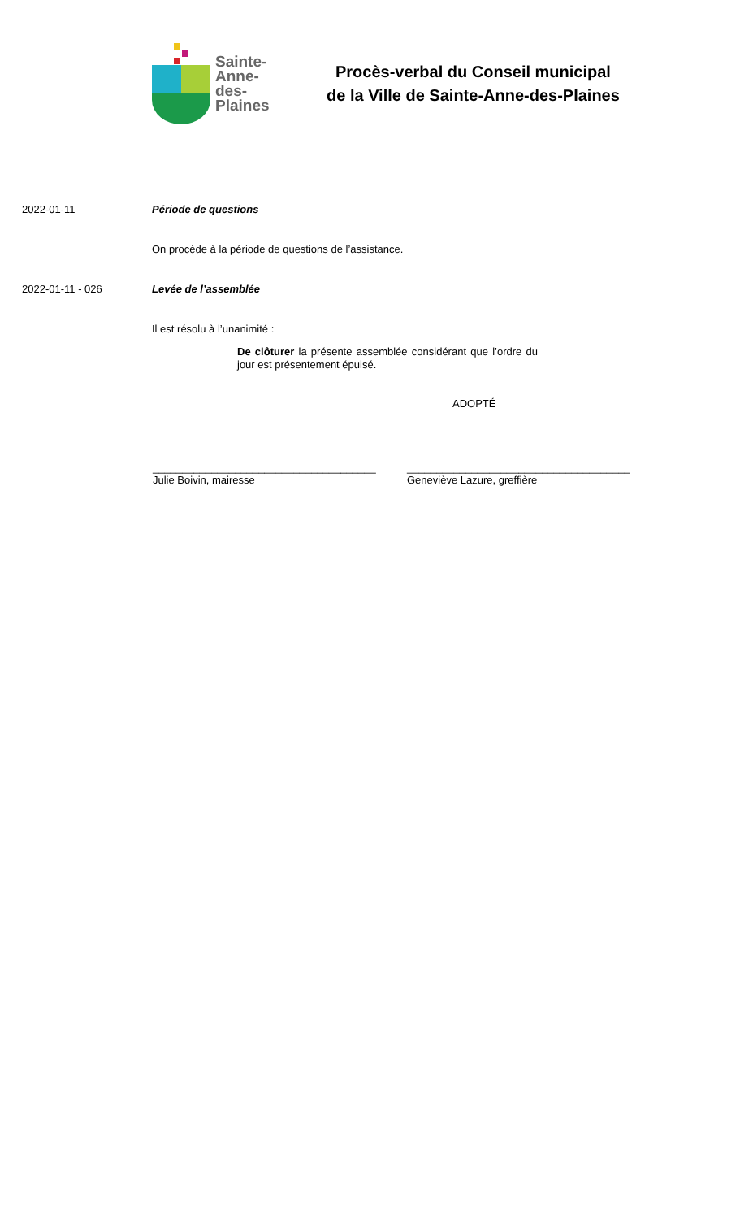Sainte-
Anne-
des-
Plaines
Procès-verbal du Conseil municipal
de la Ville de Sainte-Anne-des-Plaines
2022-01-11 Période de questions
On procède à la période de questions de l’assistance.
2022-01-11 - 026 Levée de l’assemblée
Il est résolu à l’unanimité :
De clôturer la présente assemblée considérant que l’ordre du jour est présentement épuisé.
ADOPTÉ
______________________________________
Julie Boivin, mairesse
______________________________________
Geneviève Lazure, greffière